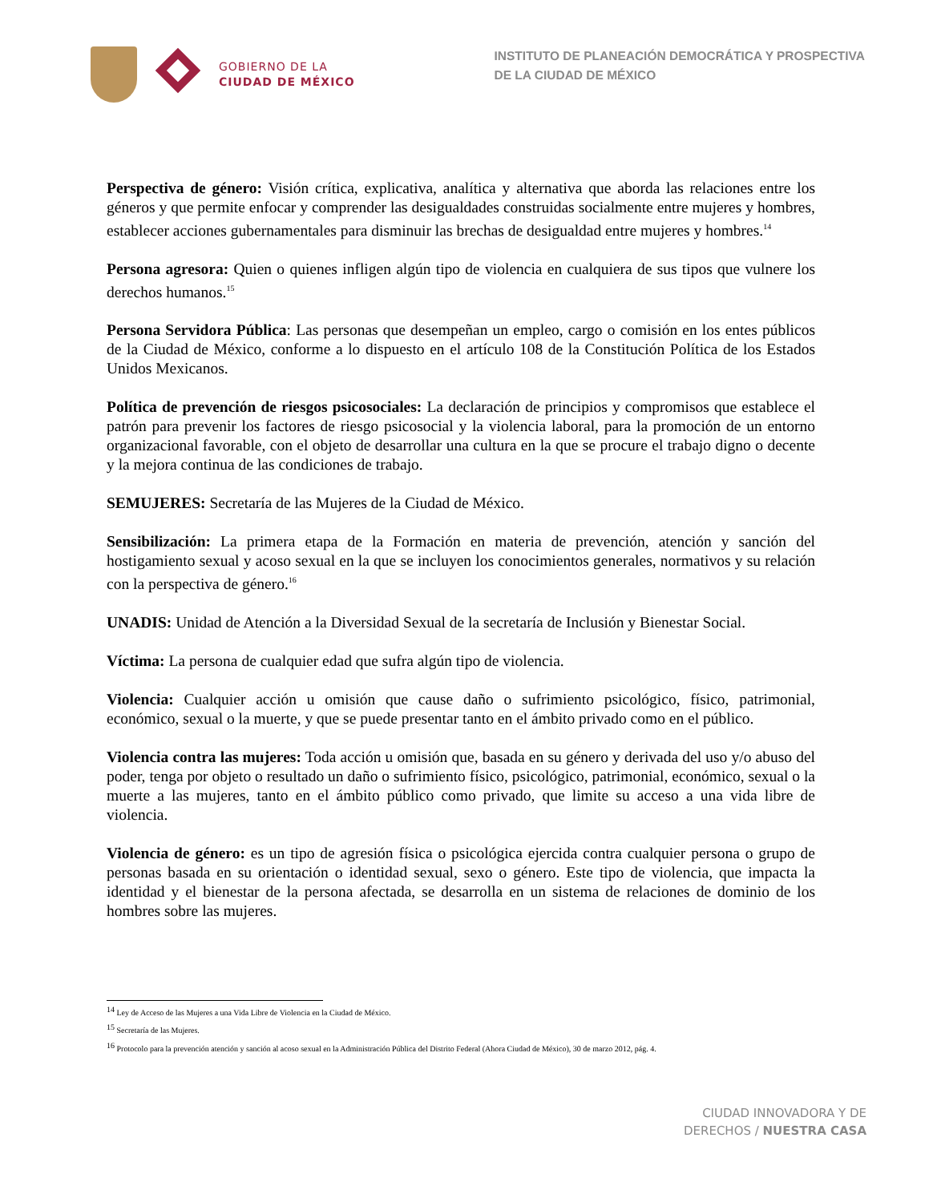GOBIERNO DE LA
CIUDAD DE MÉXICO
INSTITUTO DE PLANEACIÓN DEMOCRÁTICA Y PROSPECTIVA
DE LA CIUDAD DE MÉXICO
Perspectiva de género: Visión crítica, explicativa, analítica y alternativa que aborda las relaciones entre los géneros y que permite enfocar y comprender las desigualdades construidas socialmente entre mujeres y hombres, establecer acciones gubernamentales para disminuir las brechas de desigualdad entre mujeres y hombres.<sup>14</sup>
Persona agresora: Quien o quienes infligen algún tipo de violencia en cualquiera de sus tipos que vulnere los derechos humanos.<sup>15</sup>
Persona Servidora Pública: Las personas que desempeñan un empleo, cargo o comisión en los entes públicos de la Ciudad de México, conforme a lo dispuesto en el artículo 108 de la Constitución Política de los Estados Unidos Mexicanos.
Política de prevención de riesgos psicosociales: La declaración de principios y compromisos que establece el patrón para prevenir los factores de riesgo psicosocial y la violencia laboral, para la promoción de un entorno organizacional favorable, con el objeto de desarrollar una cultura en la que se procure el trabajo digno o decente y la mejora continua de las condiciones de trabajo.
SEMUJERES: Secretaría de las Mujeres de la Ciudad de México.
Sensibilización: La primera etapa de la Formación en materia de prevención, atención y sanción del hostigamiento sexual y acoso sexual en la que se incluyen los conocimientos generales, normativos y su relación con la perspectiva de género.<sup>16</sup>
UNADIS: Unidad de Atención a la Diversidad Sexual de la secretaría de Inclusión y Bienestar Social.
Víctima: La persona de cualquier edad que sufra algún tipo de violencia.
Violencia: Cualquier acción u omisión que cause daño o sufrimiento psicológico, físico, patrimonial, económico, sexual o la muerte, y que se puede presentar tanto en el ámbito privado como en el público.
Violencia contra las mujeres: Toda acción u omisión que, basada en su género y derivada del uso y/o abuso del poder, tenga por objeto o resultado un daño o sufrimiento físico, psicológico, patrimonial, económico, sexual o la muerte a las mujeres, tanto en el ámbito público como privado, que limite su acceso a una vida libre de violencia.
Violencia de género: es un tipo de agresión física o psicológica ejercida contra cualquier persona o grupo de personas basada en su orientación o identidad sexual, sexo o género. Este tipo de violencia, que impacta la identidad y el bienestar de la persona afectada, se desarrolla en un sistema de relaciones de dominio de los hombres sobre las mujeres.
<sup>14</sup> Ley de Acceso de las Mujeres a una Vida Libre de Violencia en la Ciudad de México.
<sup>15</sup> Secretaría de las Mujeres.
<sup>16</sup> Protocolo para la prevención atención y sanción al acoso sexual en la Administración Pública del Distrito Federal (Ahora Ciudad de México), 30 de marzo 2012, pág. 4.
CIUDAD INNOVADORA Y DE
DERECHOS / NUESTRA CASA